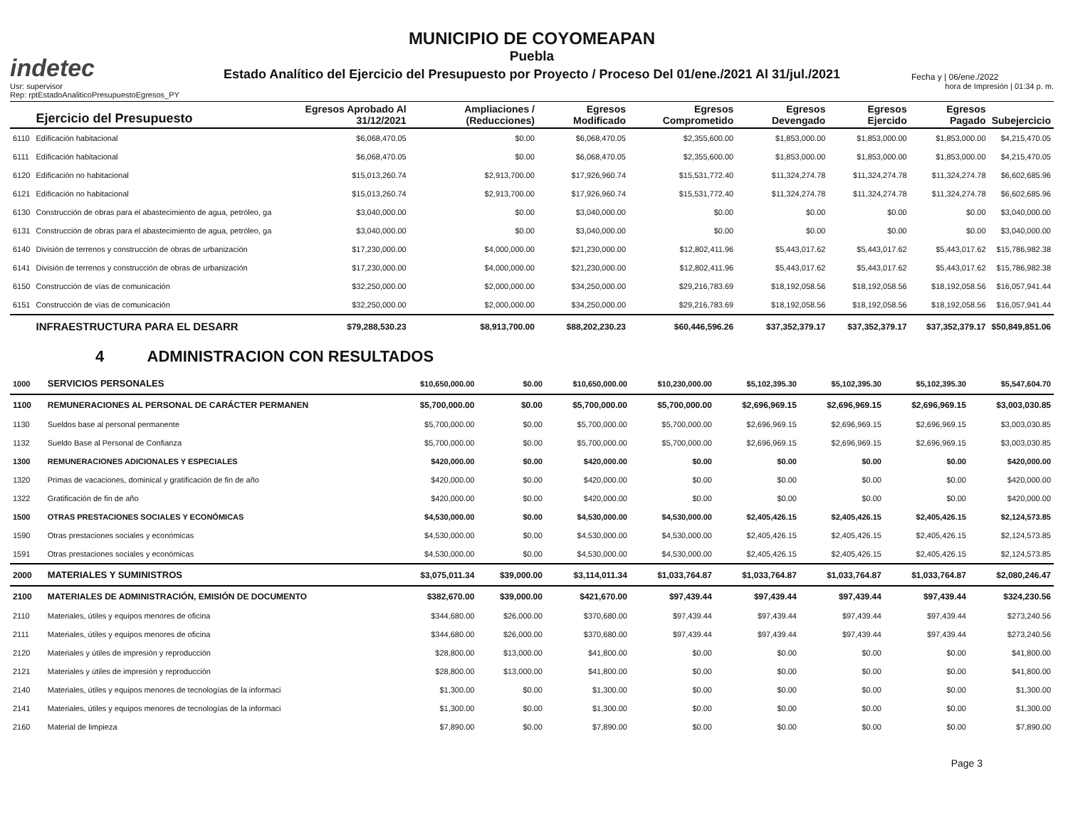indetec
MUNICIPIO DE COYOMEAPAN
Puebla
Estado Analítico del Ejercicio del Presupuesto por Proyecto / Proceso Del 01/ene./2021 Al 31/jul./2021
Fecha y | 06/ene./2022
Usr: supervisor
Rep: rptEstadoAnaliticoPresupuestoEgresos_PY
hora de Impresión | 01:34 p. m.
| | Ejercicio del Presupuesto | Egresos Aprobado Al 31/12/2021 | Ampliaciones / (Reducciones) | Egresos Modificado | Egresos Comprometido | Egresos Devengado | Egresos Ejercido | Egresos Pagado | Subejercicio |
| --- | --- | --- | --- | --- | --- | --- | --- | --- | --- |
| 6110 | Edificación habitacional | $6,068,470.05 | $0.00 | $6,068,470.05 | $2,355,600.00 | $1,853,000.00 | $1,853,000.00 | $1,853,000.00 | $4,215,470.05 |
| 6111 | Edificación habitacional | $6,068,470.05 | $0.00 | $6,068,470.05 | $2,355,600.00 | $1,853,000.00 | $1,853,000.00 | $1,853,000.00 | $4,215,470.05 |
| 6120 | Edificación no habitacional | $15,013,260.74 | $2,913,700.00 | $17,926,960.74 | $15,531,772.40 | $11,324,274.78 | $11,324,274.78 | $11,324,274.78 | $6,602,685.96 |
| 6121 | Edificación no habitacional | $15,013,260.74 | $2,913,700.00 | $17,926,960.74 | $15,531,772.40 | $11,324,274.78 | $11,324,274.78 | $11,324,274.78 | $6,602,685.96 |
| 6130 | Construcción de obras para el abastecimiento de agua, petróleo, ga | $3,040,000.00 | $0.00 | $3,040,000.00 | $0.00 | $0.00 | $0.00 | $0.00 | $3,040,000.00 |
| 6131 | Construcción de obras para el abastecimiento de agua, petróleo, ga | $3,040,000.00 | $0.00 | $3,040,000.00 | $0.00 | $0.00 | $0.00 | $0.00 | $3,040,000.00 |
| 6140 | División de terrenos y construcción de obras de urbanización | $17,230,000.00 | $4,000,000.00 | $21,230,000.00 | $12,802,411.96 | $5,443,017.62 | $5,443,017.62 | $5,443,017.62 | $15,786,982.38 |
| 6141 | División de terrenos y construcción de obras de urbanización | $17,230,000.00 | $4,000,000.00 | $21,230,000.00 | $12,802,411.96 | $5,443,017.62 | $5,443,017.62 | $5,443,017.62 | $15,786,982.38 |
| 6150 | Construcción de vías de comunicación | $32,250,000.00 | $2,000,000.00 | $34,250,000.00 | $29,216,783.69 | $18,192,058.56 | $18,192,058.56 | $18,192,058.56 | $16,057,941.44 |
| 6151 | Construcción de vías de comunicación | $32,250,000.00 | $2,000,000.00 | $34,250,000.00 | $29,216,783.69 | $18,192,058.56 | $18,192,058.56 | $18,192,058.56 | $16,057,941.44 |
| | INFRAESTRUCTURA PARA EL DESARR | $79,288,530.23 | $8,913,700.00 | $88,202,230.23 | $60,446,596.26 | $37,352,379.17 | $37,352,379.17 | $37,352,379.17 | $50,849,851.06 |
4 ADMINISTRACION CON RESULTADOS
| 1000 | SERVICIOS PERSONALES | $10,650,000.00 | $0.00 | $10,650,000.00 | $10,230,000.00 | $5,102,395.30 | $5,102,395.30 | $5,102,395.30 | $5,547,604.70 |
| 1100 | REMUNERACIONES AL PERSONAL DE CARÁCTER PERMANEN | $5,700,000.00 | $0.00 | $5,700,000.00 | $5,700,000.00 | $2,696,969.15 | $2,696,969.15 | $2,696,969.15 | $3,003,030.85 |
| 1130 | Sueldos base al personal permanente | $5,700,000.00 | $0.00 | $5,700,000.00 | $5,700,000.00 | $2,696,969.15 | $2,696,969.15 | $2,696,969.15 | $3,003,030.85 |
| 1132 | Sueldo Base al Personal de Confianza | $5,700,000.00 | $0.00 | $5,700,000.00 | $5,700,000.00 | $2,696,969.15 | $2,696,969.15 | $2,696,969.15 | $3,003,030.85 |
| 1300 | REMUNERACIONES ADICIONALES Y ESPECIALES | $420,000.00 | $0.00 | $420,000.00 | $0.00 | $0.00 | $0.00 | $0.00 | $420,000.00 |
| 1320 | Primas de vacaciones, dominical y gratificación de fin de año | $420,000.00 | $0.00 | $420,000.00 | $0.00 | $0.00 | $0.00 | $0.00 | $420,000.00 |
| 1322 | Gratificación de fin de año | $420,000.00 | $0.00 | $420,000.00 | $0.00 | $0.00 | $0.00 | $0.00 | $420,000.00 |
| 1500 | OTRAS PRESTACIONES SOCIALES Y ECONÓMICAS | $4,530,000.00 | $0.00 | $4,530,000.00 | $4,530,000.00 | $2,405,426.15 | $2,405,426.15 | $2,405,426.15 | $2,124,573.85 |
| 1590 | Otras prestaciones sociales y económicas | $4,530,000.00 | $0.00 | $4,530,000.00 | $4,530,000.00 | $2,405,426.15 | $2,405,426.15 | $2,405,426.15 | $2,124,573.85 |
| 1591 | Otras prestaciones sociales y económicas | $4,530,000.00 | $0.00 | $4,530,000.00 | $4,530,000.00 | $2,405,426.15 | $2,405,426.15 | $2,405,426.15 | $2,124,573.85 |
| 2000 | MATERIALES Y SUMINISTROS | $3,075,011.34 | $39,000.00 | $3,114,011.34 | $1,033,764.87 | $1,033,764.87 | $1,033,764.87 | $1,033,764.87 | $2,080,246.47 |
| 2100 | MATERIALES DE ADMINISTRACIÓN, EMISIÓN DE DOCUMENTO | $382,670.00 | $39,000.00 | $421,670.00 | $97,439.44 | $97,439.44 | $97,439.44 | $97,439.44 | $324,230.56 |
| 2110 | Materiales, útiles y equipos menores de oficina | $344,680.00 | $26,000.00 | $370,680.00 | $97,439.44 | $97,439.44 | $97,439.44 | $97,439.44 | $273,240.56 |
| 2111 | Materiales, útiles y equipos menores de oficina | $344,680.00 | $26,000.00 | $370,680.00 | $97,439.44 | $97,439.44 | $97,439.44 | $97,439.44 | $273,240.56 |
| 2120 | Materiales y útiles de impresión y reproducción | $28,800.00 | $13,000.00 | $41,800.00 | $0.00 | $0.00 | $0.00 | $0.00 | $41,800.00 |
| 2121 | Materiales y útiles de impresión y reproducción | $28,800.00 | $13,000.00 | $41,800.00 | $0.00 | $0.00 | $0.00 | $0.00 | $41,800.00 |
| 2140 | Materiales, útiles y equipos menores de tecnologías de la informaci | $1,300.00 | $0.00 | $1,300.00 | $0.00 | $0.00 | $0.00 | $0.00 | $1,300.00 |
| 2141 | Materiales, útiles y equipos menores de tecnologías de la informaci | $1,300.00 | $0.00 | $1,300.00 | $0.00 | $0.00 | $0.00 | $0.00 | $1,300.00 |
| 2160 | Material de limpieza | $7,890.00 | $0.00 | $7,890.00 | $0.00 | $0.00 | $0.00 | $0.00 | $7,890.00 |
Page 3